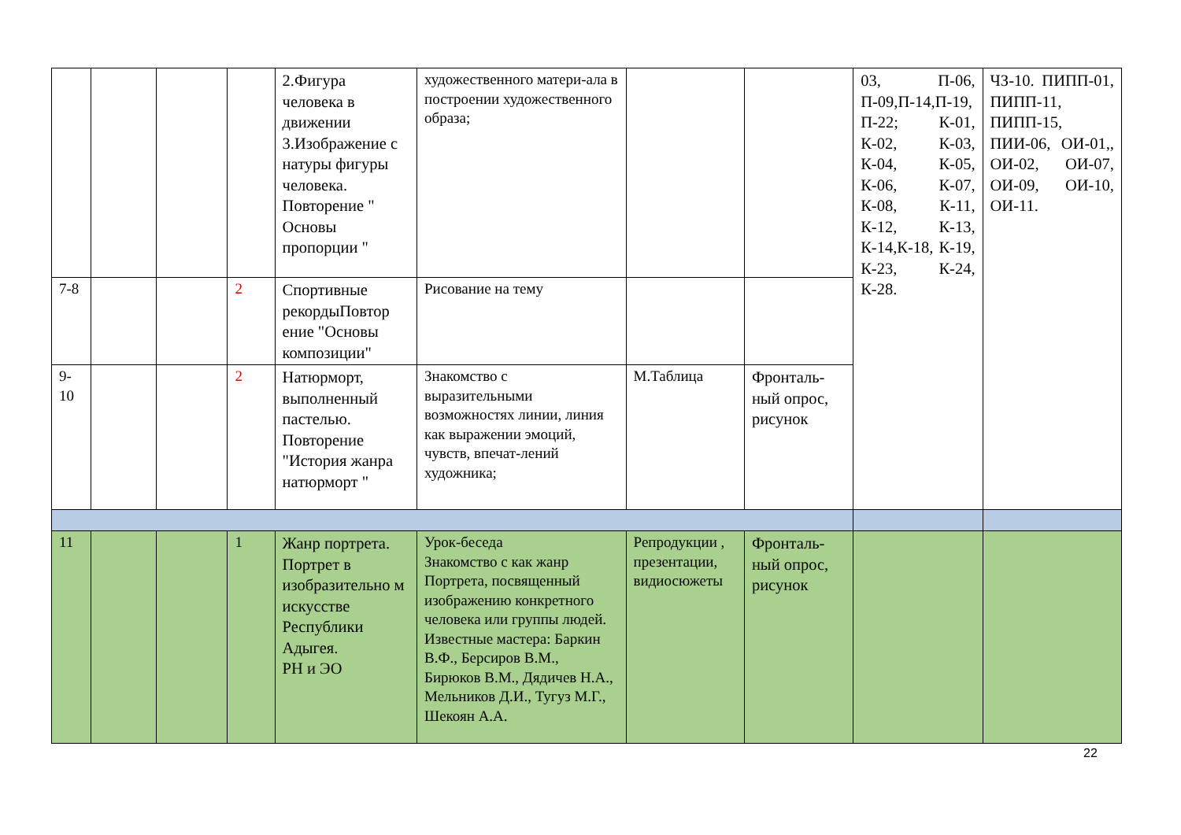| | | | | 2.Фигура человека в движении 3.Изображение с натуры фигуры человека. Повторение " Основы пропорции " | художественного матери-ала в построении художественного образа; | | | 03, П-06, П-09,П-14,П-19, П-22; К-01, К-02, К-03, К-04, К-05, К-06, К-07, К-08, К-11, К-12, К-13, К-14,К-18, К-19, К-23, К-24, К-28. | ЧЗ-10. ПИПП-01, ПИПП-11, ПИПП-15, ПИИ-06, ОИ-01,, ОИ-02, ОИ-07, ОИ-09, ОИ-10, ОИ-11. |
| 7-8 | | | 2 | Спортивные рекордыПовтор ение "Основы композиции" | Рисование на тему | | | | |
| 9-10 | | | 2 | Натюрморт, выполненный пастелью. Повторение "История жанра натюрморт " | Знакомство с выразительными возможностях линии, линия как выражении эмоций, чувств, впечат-лений художника; | М.Таблица | Фронталь-ный опрос, рисунок | | |
| 11 | | | 1 | Жанр портрета. Портрет в изобразительно м искусстве Республики Адыгея. РН и ЭО | Урок-беседа Знакомство с как жанр Портрета, посвященный изображению конкретного человека или группы людей. Известные мастера: Баркин В.Ф., Берсиров В.М., Бирюков В.М., Дядичев Н.А., Мельников Д.И., Тугуз М.Г., Шекоян А.А. | Репродукции , презентации, видиосюжеты | Фронталь-ный опрос, рисунок | | |
22